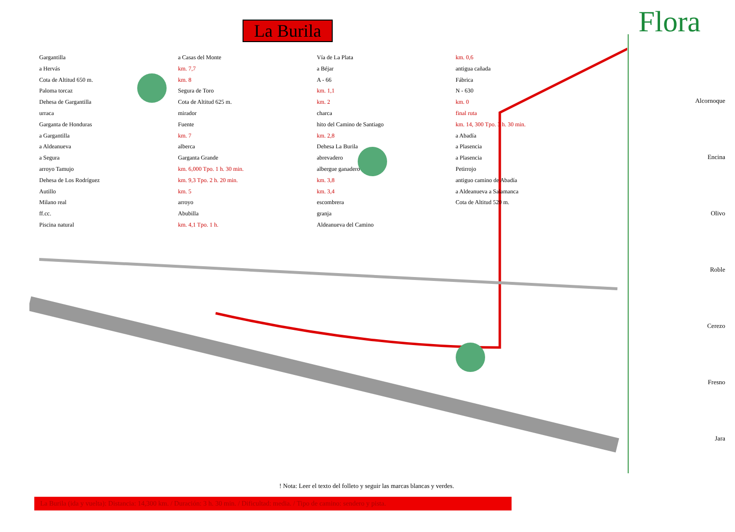La Burila
Gargantilla
a Hervás
Cota de Altitud 650 m.
Paloma torcaz
Dehesa de Gargantilla
urraca
Garganta de Honduras
a Gargantilla
a Aldeanueva
a Segura
arroyo Tamujo
Dehesa de Los Rodríguez
Autillo
Milano real
ff.cc.
Piscina natural
a Casas del Monte
km. 7,7
km. 8
Segura de Toro
Cota de Altitud 625 m.
mirador
Fuente
km. 7
alberca
Garganta Grande
km. 6,000 Tpo. 1 h. 30 min.
km. 9,3 Tpo. 2 h. 20 min.
km. 5
arroyo
Abubilla
km. 4,1 Tpo. 1 h.
Vía de La Plata
a Béjar
A - 66
km. 1,1
km. 2
charca
hito del Camino de Santiago
km. 2,8
Dehesa La Burila
abrevadero
albergue ganadero
km. 3,8
km. 3,4
escombrera
granja
Aldeanueva del Camino
km. 0,6
antigua cañada
Fábrica
N - 630
km. 0
final ruta
km. 14, 300 Tpo. 3 h. 30 min.
a Abadía
a Plasencia
a Plasencia
Petirrojo
antiguo camino de Abadía
a Aldeanueva a Salamanca
Cota de Altitud 520 m.
! Nota: Leer el texto del folleto y seguir las marcas blancas y verdes.
La Burila (ida y vuelta): Distancia: 14,300 km. / Duración: 3 h. 30 min. / Dificultad: media. / Tipo de camino: sendero y pista.
Flora
Alcornoque
Encina
Olivo
Roble
Cerezo
Fresno
Jara